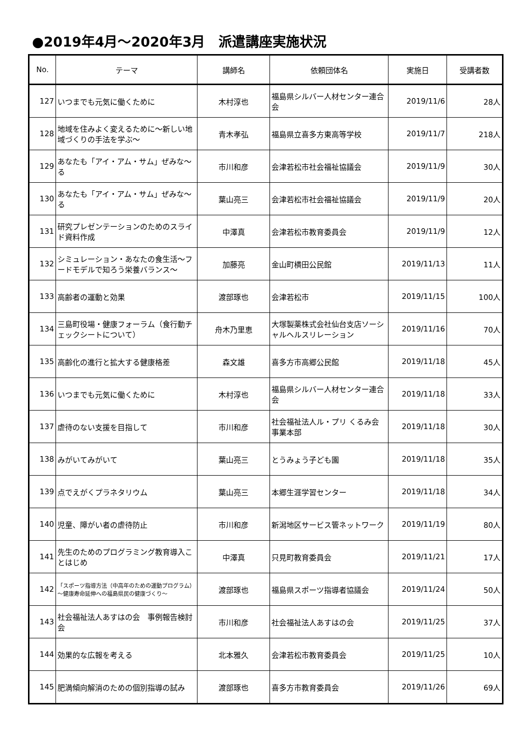●2019年4月～2020年3月　派遣講座実施状況
| No. | テーマ | 講師名 | 依頼団体名 | 実施日 | 受講者数 |
| --- | --- | --- | --- | --- | --- |
| 127 | いつまでも元気に働くために | 木村淳也 | 福島県シルバー人材センター連合会 | 2019/11/6 | 28人 |
| 128 | 地域を住みよく変えるために～新しい地域づくりの手法を学ぶ～ | 青木孝弘 | 福島県立喜多方東高等学校 | 2019/11/7 | 218人 |
| 129 | あなたも「アイ・アム・サム」ぜみな～る | 市川和彦 | 会津若松市社会福祉協議会 | 2019/11/9 | 30人 |
| 130 | あなたも「アイ・アム・サム」ぜみな～る | 葉山亮三 | 会津若松市社会福祉協議会 | 2019/11/9 | 20人 |
| 131 | 研究プレゼンテーションのためのスライド資料作成 | 中澤真 | 会津若松市教育委員会 | 2019/11/9 | 12人 |
| 132 | シミュレーション・あなたの食生活～フードモデルで知ろう栄養バランス～ | 加藤亮 | 金山町横田公民館 | 2019/11/13 | 11人 |
| 133 | 高齢者の運動と効果 | 渡部琢也 | 会津若松市 | 2019/11/15 | 100人 |
| 134 | 三島町役場・健康フォーラム（食行動チェックシートについて） | 舟木乃里恵 | 大塚製薬株式会社仙台支店ソーシャルヘルスリレーション | 2019/11/16 | 70人 |
| 135 | 高齢化の進行と拡大する健康格差 | 森文雄 | 喜多方市高郷公民館 | 2019/11/18 | 45人 |
| 136 | いつまでも元気に働くために | 木村淳也 | 福島県シルバー人材センター連合会 | 2019/11/18 | 33人 |
| 137 | 虐待のない支援を目指して | 市川和彦 | 社会福祉法人ル・プリ くるみ会 事業本部 | 2019/11/18 | 30人 |
| 138 | みがいてみがいて | 葉山亮三 | とうみょう子ども園 | 2019/11/18 | 35人 |
| 139 | 点でえがくプラネタリウム | 葉山亮三 | 本郷生涯学習センター | 2019/11/18 | 34人 |
| 140 | 児童、障がい者の虐待防止 | 市川和彦 | 新潟地区サービス管ネットワーク | 2019/11/19 | 80人 |
| 141 | 先生のためのプログラミング教育導入ことはじめ | 中澤真 | 只見町教育委員会 | 2019/11/21 | 17人 |
| 142 | 「スポーツ指導方法（中高年のための運動プログラム） ～健康寿命延伸への福島県民の健康づくり～ | 渡部琢也 | 福島県スポーツ指導者協議会 | 2019/11/24 | 50人 |
| 143 | 社会福祉法人あすはの会 事例報告検討会 | 市川和彦 | 社会福祉法人あすはの会 | 2019/11/25 | 37人 |
| 144 | 効果的な広報を考える | 北本雅久 | 会津若松市教育委員会 | 2019/11/25 | 10人 |
| 145 | 肥満傾向解消のための個別指導の試み | 渡部琢也 | 喜多方市教育委員会 | 2019/11/26 | 69人 |